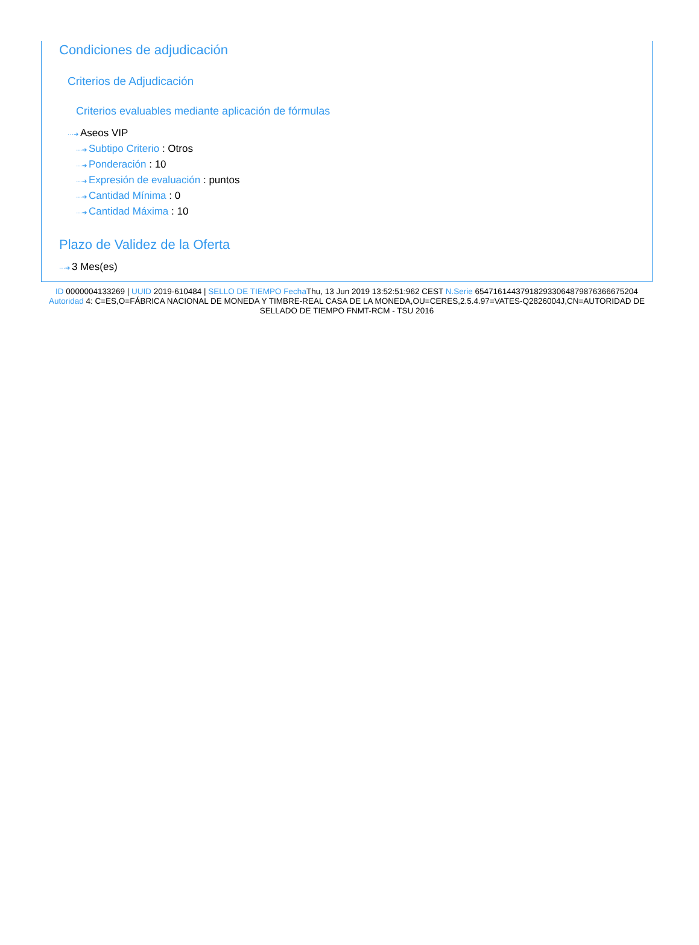Condiciones de adjudicación
Criterios de Adjudicación
Criterios evaluables mediante aplicación de fórmulas
···➔ Aseos VIP
···➔ Subtipo Criterio : Otros
···➔ Ponderación : 10
···➔ Expresión de evaluación : puntos
···➔ Cantidad Mínima : 0
···➔ Cantidad Máxima : 10
Plazo de Validez de la Oferta
···➔ 3 Mes(es)
ID 0000004133269 | UUID 2019-610484 | SELLO DE TIEMPO Fecha Thu, 13 Jun 2019 13:52:51:962 CEST N.Serie 654716144379182933064879876366675204 Autoridad 4: C=ES,O=FÁBRICA NACIONAL DE MONEDA Y TIMBRE-REAL CASA DE LA MONEDA,OU=CERES,2.5.4.97=VATES-Q2826004J,CN=AUTORIDAD DE SELLADO DE TIEMPO FNMT-RCM - TSU 2016